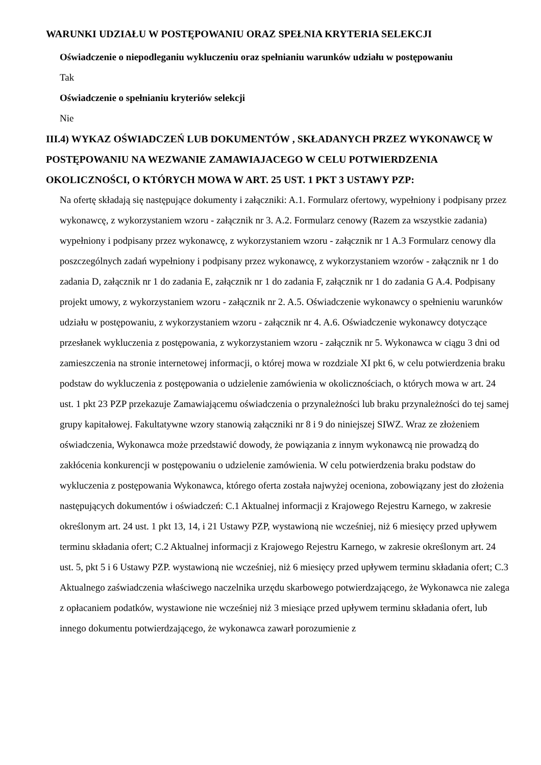WARUNKI UDZIAŁU W POSTĘPOWANIU ORAZ SPEŁNIA KRYTERIA SELEKCJI
Oświadczenie o niepodleganiu wykluczeniu oraz spełnianiu warunków udziału w postępowaniu
Tak
Oświadczenie o spełnianiu kryteriów selekcji
Nie
III.4) WYKAZ OŚWIADCZEŃ LUB DOKUMENTÓW , SKŁADANYCH PRZEZ WYKONAWCĘ W POSTĘPOWANIU NA WEZWANIE ZAMAWIAJACEGO W CELU POTWIERDZENIA OKOLICZNOŚCI, O KTÓRYCH MOWA W ART. 25 UST. 1 PKT 3 USTAWY PZP:
Na ofertę składają się następujące dokumenty i załączniki: A.1. Formularz ofertowy, wypełniony i podpisany przez wykonawcę, z wykorzystaniem wzoru - załącznik nr 3. A.2. Formularz cenowy (Razem za wszystkie zadania) wypełniony i podpisany przez wykonawcę, z wykorzystaniem wzoru - załącznik nr 1 A.3 Formularz cenowy dla poszczególnych zadań wypełniony i podpisany przez wykonawcę, z wykorzystaniem wzorów - załącznik nr 1 do zadania D, załącznik nr 1 do zadania E, załącznik nr 1 do zadania F, załącznik nr 1 do zadania G A.4. Podpisany projekt umowy, z wykorzystaniem wzoru - załącznik nr 2. A.5. Oświadczenie wykonawcy o spełnieniu warunków udziału w postępowaniu, z wykorzystaniem wzoru - załącznik nr 4. A.6. Oświadczenie wykonawcy dotyczące przesłanek wykluczenia z postępowania, z wykorzystaniem wzoru - załącznik nr 5. Wykonawca w ciągu 3 dni od zamieszczenia na stronie internetowej informacji, o której mowa w rozdziale XI pkt 6, w celu potwierdzenia braku podstaw do wykluczenia z postępowania o udzielenie zamówienia w okolicznościach, o których mowa w art. 24 ust. 1 pkt 23 PZP przekazuje Zamawiającemu oświadczenia o przynależności lub braku przynależności do tej samej grupy kapitałowej. Fakultatywne wzory stanowią załączniki nr 8 i 9 do niniejszej SIWZ. Wraz ze złożeniem oświadczenia, Wykonawca może przedstawić dowody, że powiązania z innym wykonawcą nie prowadzą do zakłócenia konkurencji w postępowaniu o udzielenie zamówienia. W celu potwierdzenia braku podstaw do wykluczenia z postępowania Wykonawca, którego oferta została najwyżej oceniona, zobowiązany jest do złożenia następujących dokumentów i oświadczeń: C.1 Aktualnej informacji z Krajowego Rejestru Karnego, w zakresie określonym art. 24 ust. 1 pkt 13, 14, i 21 Ustawy PZP, wystawioną nie wcześniej, niż 6 miesięcy przed upływem terminu składania ofert; C.2 Aktualnej informacji z Krajowego Rejestru Karnego, w zakresie określonym art. 24 ust. 5, pkt 5 i 6 Ustawy PZP. wystawioną nie wcześniej, niż 6 miesięcy przed upływem terminu składania ofert; C.3 Aktualnego zaświadczenia właściwego naczelnika urzędu skarbowego potwierdzającego, że Wykonawca nie zalega z opłacaniem podatków, wystawione nie wcześniej niż 3 miesiące przed upływem terminu składania ofert, lub innego dokumentu potwierdzającego, że wykonawca zawarł porozumienie z